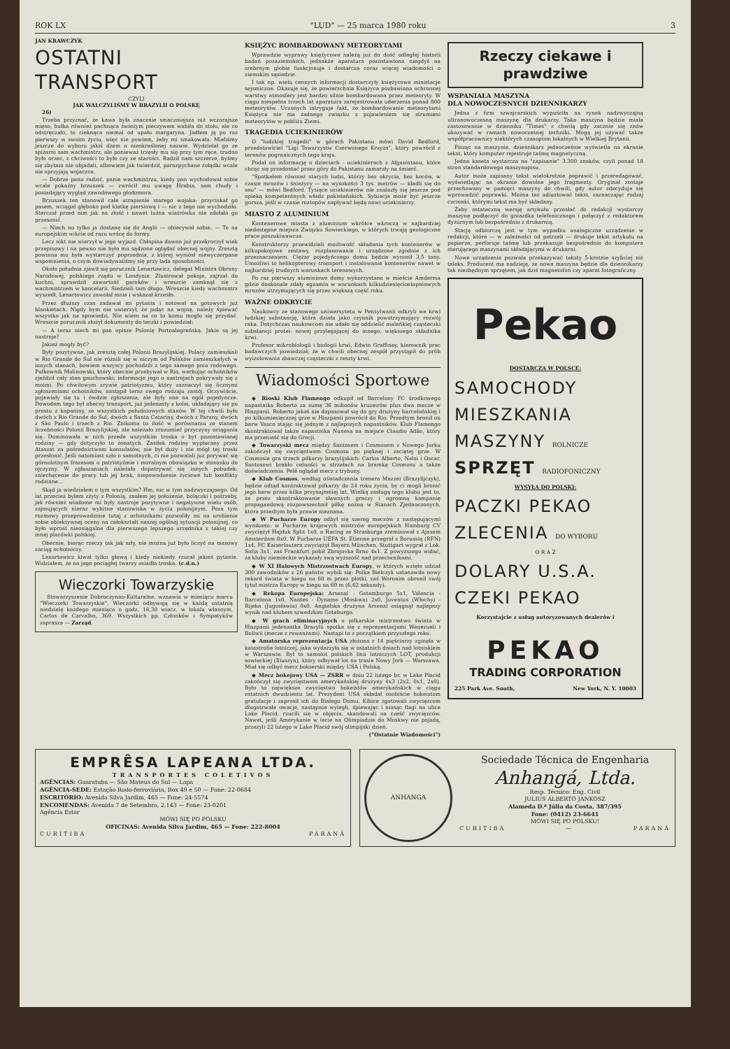ROK LX "LUD" — 25 marca 1980 roku 3
JAN KRAWCZYK
OSTATNI TRANSPORT
CZYLI
JAK WALCZYLIŚMY W BRAZYLII O POLSKĘ
26)
Trzeba przyznać, że kawa była znacznie smaczniejsza niż wczorajsze mięso, bułka również pachnąca świeżym pieczywem wabiła do stołu, ale co odstręczało, to cieknąca niemal od upału margaryna. Jadłem ją po raz pierwszy w swoim życiu, więc nie powiem, żeby mi smakowała. Mieliśmy jeszcze do wyboru jakiś dżem o nieokreślonej nazwie. Wydzielał go ze spiżarni sam wachmistrz, ale ponieważ trzęsły mu się przy tym ręce, trudno było orzec, z chciwości to było czy ze starości. Radził nam szczerze, byśmy się zbytnio nie objadali, albowiem jak twierdził, porozpychane żołądki wcale nie sprzyjają wojaczce.
— Dobrze panu radzić, panie wachmistrzu, kiedy pan wychodował sobie wcale pokaźny brzuszek — zwrócił mu uwagę Hrabia, sam chudy i posiadający wygląd zawodowego głodomora.
Brzuszek ten stanowił całe utrapienie starego wojaka: przyciskał go pasem, wciągał głęboko pod klatkę piersiową i — nic z tego nie wychodziło. Sterczał przed nim jak na złość i nawet luźna wiatrówka nie zdołała go przesonić.
— Niech no tylko ja dostanę się do Anglii — obiecywał sobie. — To na europejskim wikcie od razu wrócę do formy.
Lecz nikt nie wierzył w jego wyjazd. Chłopina dawno już przekroczył wiek przepisowy i na pewno nie było mu sądzone oglądać obecnej wojny. Zresztą powinna mu była wystarczyć poprzednia, z której wyniósł niewyczerpane wspomnienia, o czym dowiadywaliśmy się przy lada sposobności.
Około południa zjawił się porucznik Lenartowicz, delegat Ministra Obrony Narodowej, polskiego rządu w Londynie. Zlustrował pokoje, zajrzał do kuchni, sprawdził zawartość garnków i wreszcie zamknął się z wachmistrzem w kancelarii. Siedzieli tam długo. Wreszcie kiedy wachmistrz wyszedł, Lenartowicz zawołał mnie i wskazał krzesło.
Przez dłuższy czas zadawał mi pytania i notował na gotowych już blankietach. Nigdy bym nie uwierzył, że jadąc na wojnę, należy śpiewać wszystko jak na spowiedzi. Nie wiem na co to komu mogło się przydać. Wreszcie porucznik złożył dokumenty do teczki i powiedział:
— A teraz niech mi pan opisze Polonię Portoalegreńską. Jakie są jej nastroje?
Jakież mogły być?
Były pozytywne, jak zresztą całej Polonii Brazylijskiej. Polacy zamieszkali w Rio Grande do Sul nie różnili się w niczym od Polaków zamieszkałych w innych stanach, bowiem wszyscy pochodzili z tego samego pnia rodowego. Pułkownik Malinowski, który obecnie przebywał w Rio, werbując ochotników zjeździł cały stan gauchowski; informacje jego o nastrojach pokrywały się z moimi. Po chwilowym zrywie patriotyzmu, który zaznaczył się licznymi zgłoszeniami ochotników, nastąpił teraz swego rodzaju zastój. Oczywiście, pojawiały się tu i ówdzie zgłoszenia, ale były one na ogół pojedyncze. Dowodem tego był obecny transport, już jedenasty z kolei, układający się po prostu z kapaniny, ze wszystkich południowych stanów. W tej chwili było dwóch z Rio Grande do Sul, dwóch z Santa Catariny, dwóch z Parany, dwóch z São Paulo i trzech z Rio. Znikoma to ilość w porównaniu ze stanem liczebności Polonii Brazylijskiej, ale należało zrozumieć przyczyny ociągania się. Dominowała w nich przede wszystkim troska o byt pozostawianej rodziny — gdy dotyczyło to żonatych. Zasiłek rodziny wypłacany przez Ataszat za pośrednictwem konsulatów, nie był duży i nie mógł tej troski przesłonić. Jeśli natomiast szło o samotnych, ci nie pozwalali już porywać się górnolotnym frazesom o patriotyźmie i moralnym obowiązku w stosunku do ojczyzny. W zgłaszaniach należało dopatrywać się innych pobudek: zniechęcenie do pracy lub jej brak, niepowodzenie życiowe lub konflikty rodzinne...
Skąd ja wiedziałem o tym wszystkim? Hm, nic w tym nadzwyczajnego. Od lat przecież byłem zżyty z Polonią, znałem jej położenie, bolączki i potrzeby, jak również wiadome mi były nastroje pozytywne i negatywne wielu osób, zajmujących nieraz wybitne stanowiska w życiu polonijnym. Poza tym rozmowy przeprowadzone tutaj z ochotnikami pozwoliły mi na urobienie sobie obiektywnej oceny na całokształt naszej ogólnej sytuacji polonijnej, co było wprost nieosiągalne dla pierwszego lepszego urzędnika z takiej czy innej placówki polskiej.
Obecnie, biorąc rzeczy tak jak szły, nie można już było liczyć na masowy zaciąg ochotniczy.
Lenartowicz kiwał tylko głową i kiedy niekiedy rzucał jakieś pytanie. Widziałem, że na jego pociągłej twarzy osiadła troska. (c.d.n.)
Wieczorki Towarzyskie
Stowarzyszenie Dobroczynno-Kulturalne, wznawia w miesiącu marcu "Wieczorki Towarzyskie". Wieczorki odbywają się w każdą ostatnią niedzielę każdego miesiąca o godz. 18,30 wiecz. w lokalu własnym, Carlos de Carvalho, 369. Wszystkich pp. Członków i Sympatyków zaprasza — Zarząd.
KSIĘŻYC BOMBARDOWANY METEORYTAMI
Wprawdzie wyprawy księżycowe należą już do dość odległej historii badań pozaziemskich, jednakże aparatura pozostawiona niegdyś na srebrnym globie funkcjonuje i dostarcza coraz więcej wiadomości o ziemskim sąsiedzie.
I tak np. wielu cennych informacji dostarczyły księżycowe ministacje sejsmiczne. Okazuje się, że powierzchnia Księżyca pozbawiona ochronnej warstwy atmosfery jest bardzo silnie bombardowana przez meteoryty. W ciągu niespełna trzech lat aparatura zarejestrowała uderzenia ponad 800 meteorytów. Uczonych intryguje fakt, że bombardowanie meteorytami Księżyca nie ma żadnego związku z pojawieniem się strumieni meteorytów w pobliżu Ziemi.
TRAGEDIA UCIEKINIERÓW
O "ludzkiej tragedii" w górach Pakistanu mówi David Bedford, przedstawiciel "Ligi Towarzystw Czerwonego Krzyża", który powrócił z terenów pogranicznych tego kraju.
Podał on informację o dzieciach - uciekinierach z Afganistanu, które chcąc się przedostać przez góry do Pakistanu zamarzły na śmierć.
"Spotkałem również starych ludzi, którzy bez okrycia, bez koców, w czasie mrozów i śnieżycy — na wysokości 3 tys. metrów — kładli się do snu" — mówi Bedford. Tysiące uciekinierów nie znalazły się jeszcze pod opieką kompetentnych władz pakistańskich. Sytuacja może być jeszcze gorsza, jeśli w czasie roztopów napływać będą nowi uciekinierzy.
MIASTO Z ALUMINIUM
Kontenerowe miasta z aluminium wkrótce wkroczą w najbardziej niedostępne miejsca Związku Sowieckiego, w których trwają geologiczne prace poszukiwawcze.
Konstruktorzy przewidzieli możliwość składania tych kontenerów w kilkupokojowe zestawy, rozplanowanie i urządzone zgodnie z ich przeznaczeniem. Ciężar pojedyńczego domu będzie wynosił 3,5 tony. Umożliwi to helikopterowy transport i instalowanie kontenerów nawet w najbardziej trudnych warunkach terenowych.
Po raz pierwszy aluminiowe domy wykorzystano w mieście Amderma gdzie doskonale zdały egzamin w warunkach kilkudziesięciostopniowych mrozów utrzymujących się przez większą część roku.
WAŻNE ODKRYCIE
Naukowcy ze stanowego uniwersytetu w Pensylwanii odkryli we krwi ludzkiej substancję, która działa jako czynnik powstrzymujący rozwój raka. Dotychczas naukowcom nie udało się oddzielić maleńkiej cząsteczki substancji protei- nowej przylegającej do innego, większego składnika krwi.
Profesor mikrobiologii i biologii krwi, Edwin Graffiney, kierownik prac badawczych powiedział, że w chwili obecnej zespół przystąpił do prób wyizolowania zbawczej cząsteczki z reszty krwi.
Wiadomości Sportowe
◆ Rioski Klub Flamengo odkupił od Barcelony FC środkowego napastnika Roberto za sumę 36 milionów kruzeirów plus dwa mecze w Hiszpanii. Roberto jakoś nie dopasował się do gry drużyny barcelońskiej i po kilkumiesięcznej grze w Hiszpanii powrócił do Rio. Przedtym bronił on barw Vasco stając się jednym z najlepszych napastników. Klub Flamengo skontraktował także napastnika Nunesa na miejsce Claudio Adão, który ma przenieść się do Grecji.
◆ Towarzyski mecz między Santosem i Cosmosem z Nowego Jorku zakończył się zwycięstwem Cosmosu po pięknej i zaciętej grze. W Cosmosie gra trzech piłkarzy brazylijskich: Carlos Alberto, Nelsi i Oscar. Santosowi brakło celności w strzałach na bramkę Cosmosu a także doświadczenia. Pelé oglądał mecz z trybuny.
◆ Klub Cosmos, według oświadczenia trenera Mazzei (Brazylijczyk), będzie odtąd kontraktował piłkarzy do 24 roku życia, by ci mogli bronić jego barw przez kilka przynajmniej lat. Wielką zasługą tego klubu jest to, że przez skontraktowanie sławnych graczy i ogromną kampanię propagandową rozpowszechnił piłkę nożną w Stanach Zjednoczonych, która przedtym była prawie nieznana.
◆ W Pucharze Europy odbył się szereg meczów z następującymi wynikami: w Pucharze krajowych mistrzów europejskich Hamburg CV zwyciężył Hajduk Split 1x0, a Racing ze Strasburga zremisował z Ajaxem Amsterdam 0x0. W Pucharze UEFA St. Etienne przegrał z Borussią (RFN) 1x4, FC Kaiserlautern zwyciężył Bayern München, Stuttgart wygrał z Lok. Sofia 3x1, zaś Frankfurt pobił Zbrojovka Brno 4x1. Z powyższego widać, że kluby niemieckie wykazały swą wyższość nad przeciwnikami.
◆ W XI Halowych Mistrzostwach Europy, w których wzięło udział 300 zawodników z 26 państw wybili się: Polka Bielczyk ustanowiła nowy rekord świata w biegu na 60 m przez płotki, zaś Woronim obronił swój tytuł mistrza Europy w biegu na 60 m (6,62 sekundy).
◆ Rekopa Europejska: Arsenal - Gotemburgo 5x1, Valencia - Barcelona 1x0, Nantes - Dynamo (Moskwa) 2x0, Juventus (Włochy) - Rijeka (Jugosławia) 0x0. Angielska drużyna Arsenal osiągnął najlepszy wynik nad klubem szwedzkim Goteburgo.
◆ W grach eliminacyjnych o piłkarskie mistrzostwo świata w Hiszpanii jedenastka Brazylii spotka się z reprezentacjami Wenezueli i Boliwii (mecze z rewanżami). Nastąpi to z początkiem przyszłego roku.
◆ Amatorska reprezentacja USA złożona z 14 pięściarzy zginęła w katastrofie lotniczej, jaka wydarzyła się w ostatnich dniach nad lotniskiem w Warszawie. Był to samolot polskich linii lotniczych LOT, produkcji sowieckiej (Iliuszyn), który odbywał lot na trasie Nowy Jork — Warszawa. Miał się odbyć mecz bokserski między USA i Polską.
◆ Mecz hokejowy USA — ZSRR w dniu 22 lutego br. w Lake Placid zakończył się zwycięstwem amerykańskiej drużyny 4x3 (2x2, 0x1, 2x0). Było to największe zwycięstwo hokeistów amerykańskich w ciągu ostatnich dwudziestu lat. Prezydent USA składał osobiście hokeistom gratulacje i zaprosił ich do Białego Domu. Kibice zgotowali zwycięzcom długotrwałe owacje, następnie wyległi, śpiewając i niosąc flagi na ulice Lake Placid, rzucili się w objęcia, skandowali na cześć zwycięzców. Nawet, jeśli Amerykanie w lecie na Olimpiadzie do Moskwy nie pojadą, przeżyli 22 lutego w Lake Placid swój olimpijski dzień.
("Ostatnie Wiadomości")
Rzeczy ciekawe i prawdziwe
WSPANIAŁA MASZYNA
DLA NOWOCZESNYCH DZIENNIKARZY
Jedna z firm szwajcarskich wypuściła na rynek nadzwyczajną ultranowoczesną maszynę dla drukarzy. Taka maszyna będzie miała zastosowanie w dzienniku "Times" z chwilą gdy zacznie się znów ukazywać w ramach nowoczesnej techniki. Mogą jej używać także współpracownicy niektórych czasopism lokalnych w Wielkiej Brytanii.
Pisząc na maszynie, dziennikarz jednocześnie wyświetla na ekranie tekst, który komputer rejestruje taśmą magnetyczną.
Jedna kaseta wystarcza na "zapisanie" 3.300 znaków, czyli ponad 18 stron standardowego maszynopisu.
Autor może zapisany tekst wielokrotnie poprawić i przeredagować, wyświetlając na ekranie dowolne jego fragmenty. Oryginał zostaje przechowany w pamięci maszyny do chwili, gdy autor zdecyduje się wprowadzić poprawki. Można też adiustować tekst, zaznaczając rodzaj czcionki, którymi tekst ma być składany.
Żeby ostateczną wersję artykułu przesłać do redakcji wystarczy maszynę podłączyć do gniazdka telefonicznego i połączyć z redaktorem dyżurnym lub bezpośrednio z drukarnią.
Stacją odbiorczą jest w tym wypadku analogiczne urządzenie w redakcji, które — w zależności od potrzeb — drukuje tekst artykułu na papierze, perforuje taśmę lub przekazuje bezpośrednio do komputera sterującego maszynami składającymi w drukarni.
Nowe urządzenie pozwala przekazywać teksty 5-krotnie szybciej niż teleks. Producent ma nadzieję, że nowa maszyna będzie dla dziennikarzy tak niezbędnym sprzętem, jak dziś magnetofon czy aparat fotograficzny.
Pekao
DOSTARCZA W POLSCE:
SAMOCHODY
MIESZKANIA
MASZYNY ROLNICZE
SPRZĘT RADIOFONICZNY
WYSYŁA DO POLSKI:
PACZKI PEKAO
ZLECENIA DO WYBORU
O R A Z
DOLARY U.S.A.
CZEKI PEKAO
Korzystajcie z usług autoryzowanych dealerów i
PEKAO
TRADING CORPORATION
225 Park Ave. South, New York, N. Y. 10003
EMPRÊSA LAPEANA LTDA.
TRANSPORTES COLETIVOS
AGÊNCIAS: Guaratuba — São Mateus do Sul — Lapa
AGÊNCIA-SEDE: Estação Rodo-ferroviária, Box 49 e 50 — Fone: 22-0684
ESCRITÓRIO: Avenida Silva Jardim, 465 — Fone: 24-5574
ENCOMENDAS: Avenida 7 de Setembro, 2.143 — Fone: 23-0201
Agência Estar
MÓWI SIĘ PO POLSKU
OFICINAS: Avenida Silva Jardim, 465 — Fone: 222-8004
CURITIBA PARANÁ
ANHANGA
Sociedade Técnica de Engenharia
Anhangá, Ltda.
Resp. Técnico: Eng. Civil
JULIUS ALBERTO JANKOSZ
Alameda D.ª Júlia da Costa, 387/395
Fone: (0412) 23-6641
MÓWI SIĘ PO POLSKU!
CURITIBA — PARANÁ